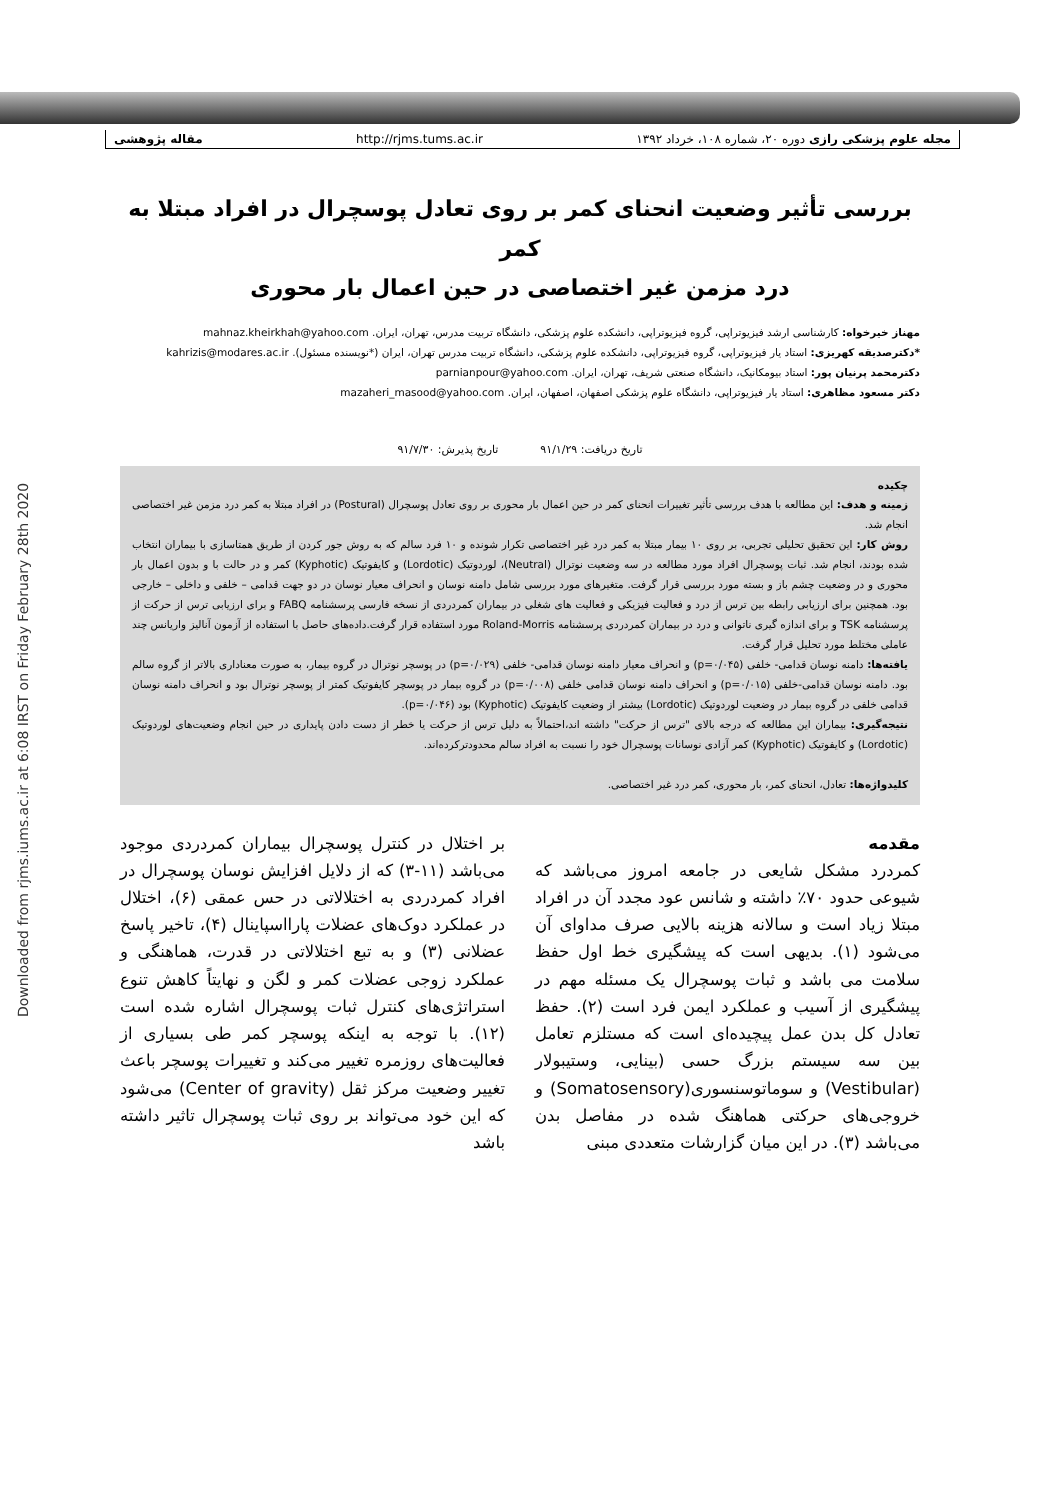Downloaded from rjms.iums.ac.ir at 6:08 IRST on Friday February 28th 2020
مجله علوم پزشکی رازی دوره ۲۰، شماره ۱۰۸، خرداد ۱۳۹۲ http://rjms.tums.ac.ir مقاله پژوهشی
بررسی تأثیر وضعیت انحنای کمر بر روی تعادل پوسچرال در افراد مبتلا به کمر
درد مزمن غیر اختصاصی در حین اعمال بار محوری
مهناز خیرخواه: کارشناسی ارشد فیزیوتراپی، گروه فیزیوتراپی، دانشکده علوم پزشکی، دانشگاه تربیت مدرس، تهران، ایران. mahnaz.kheirkhah@yahoo.com
*دکترصدیقه کهریزی: استاد یار فیزیوتراپی، گروه فیزیوتراپی، دانشکده علوم پزشکی، دانشگاه تربیت مدرس تهران، ایران (*نویسنده مسئول). kahrizis@modares.ac.ir
دکترمحمد پرنیان پور: استاد بیومکانیک، دانشگاه صنعتی شریف، تهران، ایران. parnianpour@yahoo.com
دکتر مسعود مظاهری: استاد یار فیزیوتراپی، دانشگاه علوم پزشکی اصفهان، اصفهان، ایران. mazaheri_masood@yahoo.com
تاریخ دریافت: ۹۱/۱/۲۹ تاریخ پذیرش: ۹۱/۷/۳۰
چکیده
زمینه و هدف: این مطالعه با هدف بررسی تأثیر تغییرات انحنای کمر در حین اعمال بار محوری بر روی تعادل پوسچرال (Postural) در افراد مبتلا به کمر درد مزمن غیر اختصاصی انجام شد.
روش کار: این تحقیق تحلیلی تجربی، بر روی ۱۰ بیمار مبتلا به کمر درد غیر اختصاصی تکرار شونده و ۱۰ فرد سالم که به روش جور کردن از طریق همتاسازی با بیماران انتخاب شده بودند، انجام شد. ثبات پوسچرال افراد مورد مطالعه در سه وضعیت نوترال (Neutral)، لوردوتیک (Lordotic) و کایفوتیک (Kyphotic) کمر و در حالت با و بدون اعمال بار محوری و در وضعیت چشم باز و بسته مورد بررسی قرار گرفت. متغیرهای مورد بررسی شامل دامنه نوسان و انحراف معیار نوسان در دو جهت قدامی – خلفی و داخلی – خارجی بود. همچنین برای ارزیابی رابطه بین ترس از درد و فعالیت فیزیکی و فعالیت های شغلی در بیماران کمردردی از نسخه فارسی پرسشنامه FABQ و برای ارزیابی ترس از حرکت از پرسشنامه TSK و برای اندازه گیری ناتوانی و درد در بیماران کمردردی پرسشنامه Roland-Morris مورد استفاده قرار گرفت.داده‌های حاصل با استفاده از آزمون آنالیز واریانس چند عاملی مختلط مورد تحلیل قرار گرفت.
یافته‌ها: دامنه نوسان قدامی- خلفی (p=۰/۰۴۵) و انحراف معیار دامنه نوسان قدامی- خلفی (p=۰/۰۲۹) در پوسچر نوترال در گروه بیمار، به صورت معناداری بالاتر از گروه سالم بود. دامنه نوسان قدامی-خلفی (p=۰/۰۱۵) و انحراف دامنه نوسان قدامی خلفی (p=۰/۰۰۸) در گروه بیمار در پوسچر کایفوتیک کمتر از پوسچر نوترال بود و انحراف دامنه نوسان قدامی خلفی در گروه بیمار در وضعیت لوردوتیک (Lordotic) بیشتر از وضعیت کایفوتیک (Kyphotic) بود (p=۰/۰۴۶).
نتیجه‌گیری: بیماران این مطالعه که درجه بالای "ترس از حرکت" داشته اند،احتمالاً به دلیل ترس از حرکت یا خطر از دست دادن پایداری در حین انجام وضعیت‌های لوردوتیک (Lordotic) و کایفوتیک (Kyphotic) کمر آزادی نوسانات پوسچرال خود را نسبت به افراد سالم محدودترکرده‌اند.
کلیدواژه‌ها: تعادل، انحنای کمر، بار محوری، کمر درد غیر اختصاصی.
مقدمه
کمردرد مشکل شایعی در جامعه امروز می‌باشد که شیوعی حدود ۷۰٪ داشته و شانس عود مجدد آن در افراد مبتلا زیاد است و سالانه هزینه بالایی صرف مداوای آن می‌شود (۱). بدیهی است که پیشگیری خط اول حفظ سلامت می باشد و ثبات پوسچرال یک مسئله مهم در پیشگیری از آسیب و عملکرد ایمن فرد است (۲). حفظ تعادل کل بدن عمل پیچیده‌ای است که مستلزم تعامل بین سه سیستم بزرگ حسی (بینایی، وستیبولار (Vestibular) و سوماتوسنسوری(Somatosensory) و خروجی‌های حرکتی هماهنگ شده در مفاصل بدن می‌باشد (۳). در این میان گزارشات متعددی مبنی
بر اختلال در کنترل پوسچرال بیماران کمردردی موجود می‌باشد (۱۱-۳) که از دلایل افزایش نوسان پوسچرال در افراد کمردردی به اختلالاتی در حس عمقی (۶)، اختلال در عملکرد دوک‌های عضلات پارااسپاینال (۴)، تاخیر پاسخ عضلانی (۳) و به تبع اختلالاتی در قدرت، هماهنگی و عملکرد زوجی عضلات کمر و لگن و نهایتاً کاهش تنوع استراتژی‌های کنترل ثبات پوسچرال اشاره شده است (۱۲). با توجه به اینکه پوسچر کمر طی بسیاری از فعالیت‌های روزمره تغییر می‌کند و تغییرات پوسچر باعث تغییر وضعیت مرکز ثقل (Center of gravity) می‌شود که این خود می‌تواند بر روی ثبات پوسچرال تاثیر داشته باشد